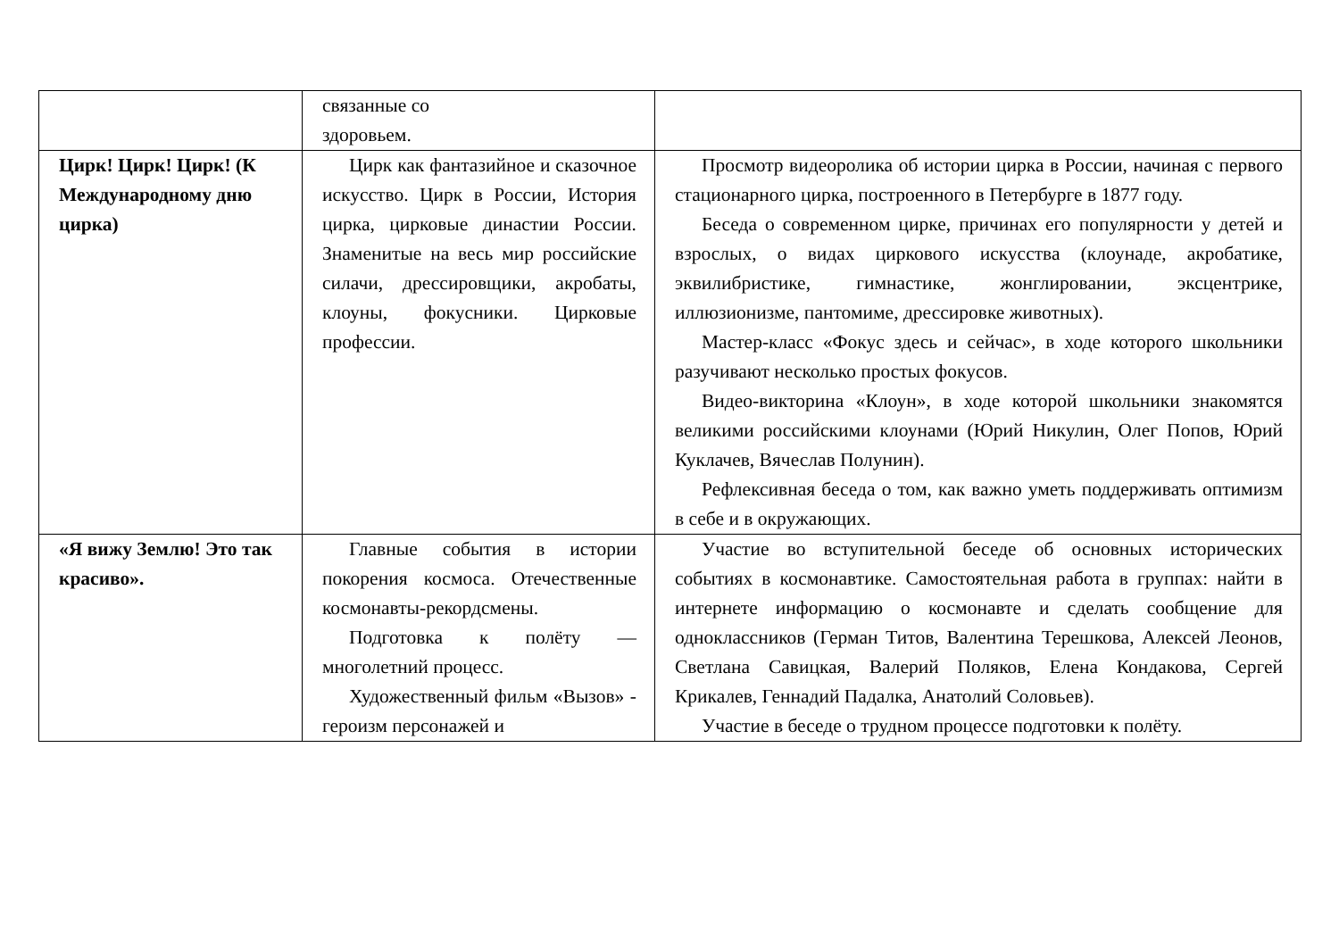| | связанные со здоровьем. | |
| Цирк! Цирк! Цирк! (К Международному дню цирка) | Цирк как фантазийное и сказочное искусство. Цирк в России, История цирка, цирковые династии России. Знаменитые на весь мир российские силачи, дрессировщики, акробаты, клоуны, фокусники. Цирковые профессии. | Просмотр видеоролика об истории цирка в России, начиная с первого стационарного цирка, построенного в Петербурге в 1877 году. Беседа о современном цирке, причинах его популярности у детей и взрослых, о видах циркового искусства (клоунаде, акробатике, эквилибристике, гимнастике, жонглировании, эксцентрике, иллюзионизме, пантомиме, дрессировке животных). Мастер-класс «Фокус здесь и сейчас», в ходе которого школьники разучивают несколько простых фокусов. Видео-викторина «Клоун», в ходе которой школьники знакомятся великими российскими клоунами (Юрий Никулин, Олег Попов, Юрий Куклачев, Вячеслав Полунин). Рефлексивная беседа о том, как важно уметь поддерживать оптимизм в себе и в окружающих. |
| «Я вижу Землю! Это так красиво». | Главные события в истории покорения космоса. Отечественные космонавты-рекордсмены. Подготовка к полёту — многолетний процесс. Художественный фильм «Вызов» - героизм персонажей и | Участие во вступительной беседе об основных исторических событиях в космонавтике. Самостоятельная работа в группах: найти в интернете информацию о космонавте и сделать сообщение для одноклассников (Герман Титов, Валентина Терешкова, Алексей Леонов, Светлана Савицкая, Валерий Поляков, Елена Кондакова, Сергей Крикалев, Геннадий Падалка, Анатолий Соловьев). Участие в беседе о трудном процессе подготовки к полёту. |